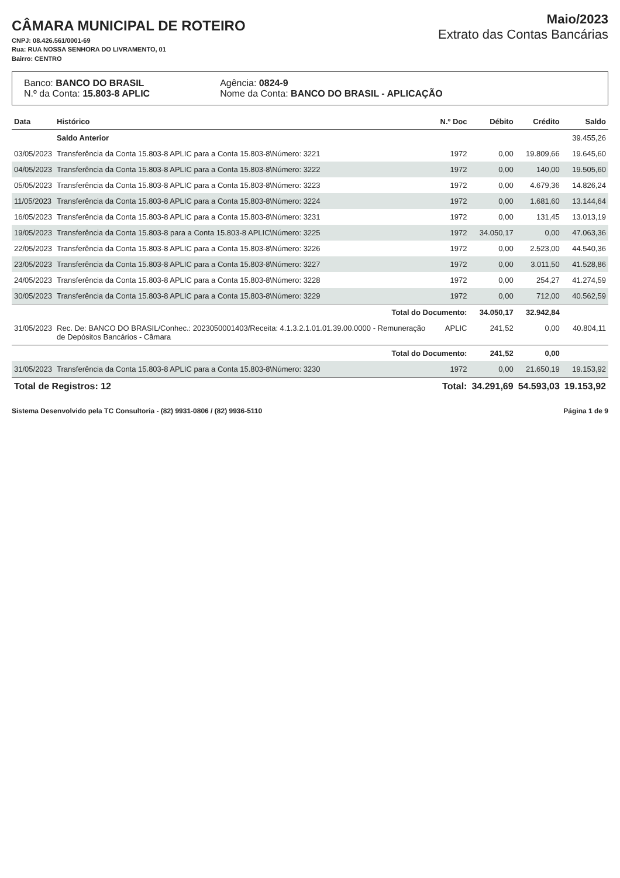CÂMARA MUNICIPAL DE ROTEIRO
CNPJ: 08.426.561/0001-69
Rua: RUA NOSSA SENHORA DO LIVRAMENTO, 01
Bairro: CENTRO
Maio/2023
Extrato das Contas Bancárias
Banco: BANCO DO BRASIL
N.º da Conta: 15.803-8 APLIC
Agência: 0824-9
Nome da Conta: BANCO DO BRASIL - APLICAÇÃO
| Data | Histórico | N.º Doc | Débito | Crédito | Saldo |
| --- | --- | --- | --- | --- | --- |
| | Saldo Anterior | | | | 39.455,26 |
| 03/05/2023 | Transferência da Conta 15.803-8 APLIC para a Conta 15.803-8\Número: 3221 | 1972 | 0,00 | 19.809,66 | 19.645,60 |
| 04/05/2023 | Transferência da Conta 15.803-8 APLIC para a Conta 15.803-8\Número: 3222 | 1972 | 0,00 | 140,00 | 19.505,60 |
| 05/05/2023 | Transferência da Conta 15.803-8 APLIC para a Conta 15.803-8\Número: 3223 | 1972 | 0,00 | 4.679,36 | 14.826,24 |
| 11/05/2023 | Transferência da Conta 15.803-8 APLIC para a Conta 15.803-8\Número: 3224 | 1972 | 0,00 | 1.681,60 | 13.144,64 |
| 16/05/2023 | Transferência da Conta 15.803-8 APLIC para a Conta 15.803-8\Número: 3231 | 1972 | 0,00 | 131,45 | 13.013,19 |
| 19/05/2023 | Transferência da Conta 15.803-8 para a Conta 15.803-8 APLIC\Número: 3225 | 1972 | 34.050,17 | 0,00 | 47.063,36 |
| 22/05/2023 | Transferência da Conta 15.803-8 APLIC para a Conta 15.803-8\Número: 3226 | 1972 | 0,00 | 2.523,00 | 44.540,36 |
| 23/05/2023 | Transferência da Conta 15.803-8 APLIC para a Conta 15.803-8\Número: 3227 | 1972 | 0,00 | 3.011,50 | 41.528,86 |
| 24/05/2023 | Transferência da Conta 15.803-8 APLIC para a Conta 15.803-8\Número: 3228 | 1972 | 0,00 | 254,27 | 41.274,59 |
| 30/05/2023 | Transferência da Conta 15.803-8 APLIC para a Conta 15.803-8\Número: 3229 | 1972 | 0,00 | 712,00 | 40.562,59 |
| | Total do Documento: | | 34.050,17 | 32.942,84 | |
| 31/05/2023 | Rec. De: BANCO DO BRASIL/Conhec.: 2023050001403/Receita: 4.1.3.2.1.01.01.39.00.0000 - Remuneração de Depósitos Bancários - Câmara | APLIC | 241,52 | 0,00 | 40.804,11 |
| | Total do Documento: | | 241,52 | 0,00 | |
| 31/05/2023 | Transferência da Conta 15.803-8 APLIC para a Conta 15.803-8\Número: 3230 | 1972 | 0,00 | 21.650,19 | 19.153,92 |
| Total de Registros: 12 | | Total: | 34.291,69 | 54.593,03 | 19.153,92 |
Sistema Desenvolvido pela TC Consultoria - (82) 9931-0806 / (82) 9936-5110 Página 1 de 9